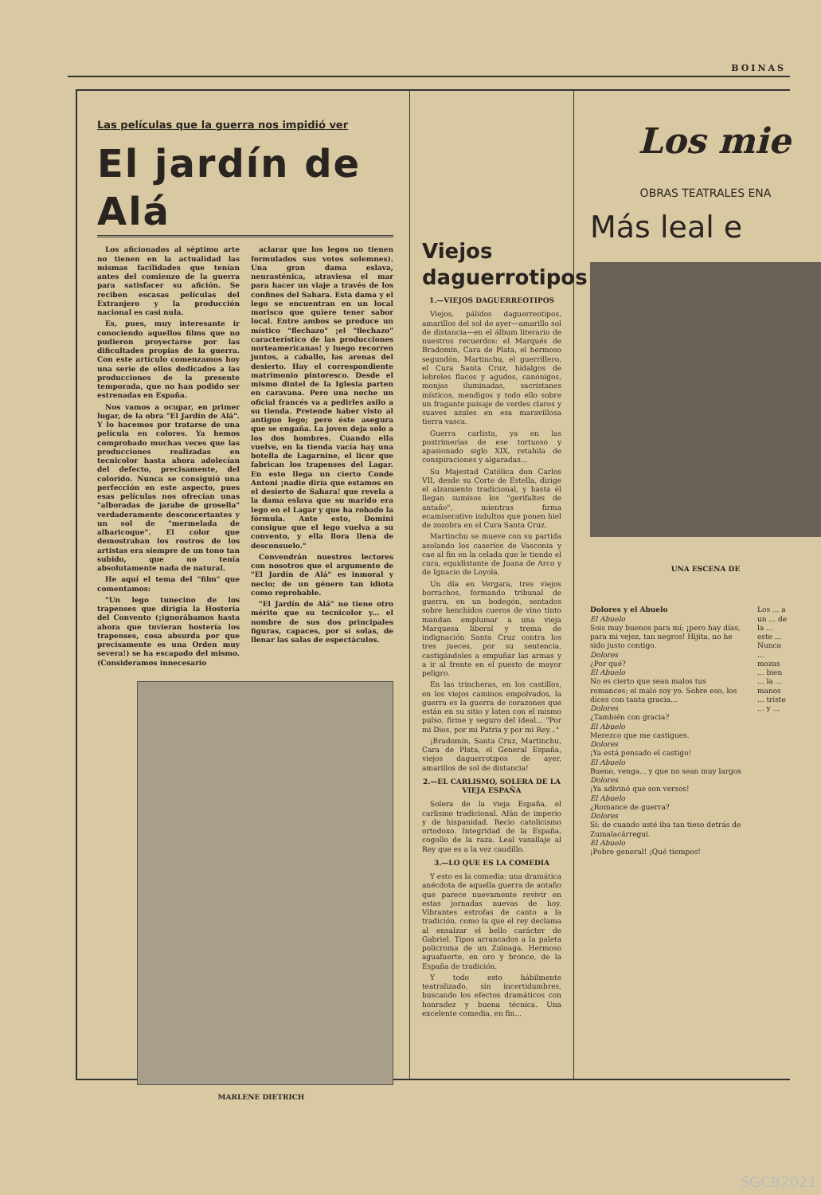BOINAS
Las películas que la guerra nos impidió ver
El jardín de Alá
Los aficionados al séptimo arte no tienen en la actualidad las mismas facilidades que tenían antes del comienzo de la guerra para satisfacer su afición. Se reciben escasas películas del Extranjero y la producción nacional es casi nula.
Es, pues, muy interesante ir conociendo aquellos films que no pudieron proyectarse por las dificultades propias de la guerra. Con este artículo comenzamos hoy una serie de ellos dedicados a las producciones de la presente temporada, que no han podido ser estrenadas en España.
Nos vamos a ocupar, en primer lugar, de la obra "El Jardín de Alá". Y lo hacemos por tratarse de una película en colores. Ya hemos comprobado muchas veces que las producciones realizadas en tecnicolor hasta ahora adolecían del defecto, precisamente, del colorido. Nunca se consiguió una perfección en este aspecto, pues esas películas nos ofrecían unas "alboradas de jarabe de grosella" verdaderamente desconcertantes y un sol de "mermelada de albaricoque". El color que demostraban los rostros de los artistas era siempre de un tono tan subido, que no tenía absolutamente nada de natural.
He aquí el tema del "film" que comentamos:
"Un lego tunecino de los trapenses que dirigía la Hostería del Convento (¡ignorábamos hasta ahora que tuvieran hostería los trapenses, cosa absurda por que precisamente es una Orden muy severa!) se ha escapado del mismo. (Consideramos innecesario
aclarar que los legos no tienen formulados sus votos solemnes). Una gran dama eslava, neurasténica, atraviesa el mar para hacer un viaje a través de los confines del Sahara. Esta dama y el lego se encuentran en un local morisco que quiere tener sabor local. Entre ambos se produce un místico "flechazo" ¡el "flechazo" característico de las producciones norteamericanas! y luego recorren juntos, a caballo, las arenas del desierto. Hay el correspondiente matrimonio pintoresco. Desde el mismo dintel de la Iglesia parten en caravana. Pero una noche un oficial francés va a pedirles asilo a su tienda. Pretende haber visto al antiguo lego; pero éste asegura que se engaña. La joven deja solo a los dos hombres. Cuando ella vuelve, en la tienda vacía hay una botella de Lagarnine, el licor que fabrican los trapenses del Lagar. En esto llega un cierto Conde Antoni ¡nadie diría que estamos en el desierto de Sahara! que revela a la dama eslava que su marido era lego en el Lagar y que ha robado la fórmula. Ante esto, Domini consigue que el lego vuelva a su convento, y ella llora llena de desconsuelo."
Convendrán nuestros lectores con nosotros que el argumento de "El Jardín de Alá" es inmoral y necio; de un género tan idiota como reprobable.
"El Jardín de Alá" no tiene otro mérito que su tecnicolor y... el nombre de sus dos principales figuras, capaces, por sí solas, de llenar las salas de espectáculos.
MARLENE DIETRICH
Viejos daguerrotipos
1.—VIEJOS DAGUERREOTIPOS
Viejos, pálidos daguerreotipos, amarillos del sol de ayer—amarillo sol de distancia—en el álbum literario de nuestros recuerdos: el Marqués de Bradomín, Cara de Plata, el hermoso segundón, Martinchu, el guerrillero, el Cura Santa Cruz, hidalgos de lebreles flacos y agudos, canónigos, monjas iluminadas, sacristanes místicos, mendigos y todo ello sobre un fragante paisaje de verdes claros y suaves azules en esa maravillosa tierra vasca.
Guerra carlista, ya en las postrimerías de ese tortuoso y apasionado siglo XIX, retahila de conspiraciones y algaradas...
Su Majestad Católica don Carlos VII, desde su Corte de Estella, dirige el alzamiento tradicional, y hasta él llegan sumisos los "gerifaltes de antaño", mientras firma ecamiserativo indultos que ponen hiel de zozobra en el Cura Santa Cruz.
Martinchu se mueve con su partida asolando los caseríos de Vasconia y cae al fin en la celada que le tiende el cura, equidistante de Juana de Arco y de Ignacio de Loyola.
Un día en Vergara, tres viejos borrachos, formando tribunal de guerra, en un bodegón, sentados sobre henchidos cueros de vino tinto mandan emplumar a una vieja Marquesa liberal y trema de indignación Santa Cruz contra los tres jueces, por su sentencia, castigándoles a empuñar las armas y a ir al frente en el puesto de mayor peligro.
En las trincheras, en los castillos, en los viejos caminos empolvados, la guerra es la guerra de corazones que están en su sitio y laten con el mismo pulso, firme y seguro del ideal... "Por mi Dios, por mi Patria y por mi Rey..."
¡Bradomín, Santa Cruz, Martinchu, Cara de Plata, el General España, viejos daguerrotipos de ayer, amarillos de sol de distancia!
2.—EL CARLISMO, SOLERA DE LA VIEJA ESPAÑA
Solera de la vieja España, el carlismo tradicional. Afán de imperio y de hispanidad. Recio catolicismo ortodoxo. Integridad de la España, cogollo de la raza. Leal vasallaje al Rey que es a la vez caudillo.
3.—LO QUE ES LA COMEDIA
Y esto es la comedia: una dramática anécdota de aquella guerra de antaño que parece nuevamente revivir en estas jornadas nuevas de hoy. Vibrantes estrofas de canto a la tradición, como la que el rey declama al ensalzar el bello carácter de Gabriel. Tipos arrancados a la paleta policroma de un Zuloaga. Hermoso aguafuerte, en oro y bronce, de la España de tradición.
Y todo esto hábilmente teatralizado, sin incertidumbres, buscando los efectos dramáticos con honradez y buena técnica. Una excelente comedia, en fin...
Los mie
OBRAS TEATRALES ENA
Más leal e
UNA ESCENA DE
Dolores y el Abuelo
El Abuelo
Sois muy buenos para mí; ¡pero hay días, para mi vejez, tan negros! Hijita, no he sido justo contigo.
Dolores
¿Por qué?
El Abuelo
No es cierto que sean malos tus romances; el malo soy yo. Sobre eso, los dices con tanta gracia...
Dolores
¿También con gracia?
El Abuelo
Merezco que me castigues.
Dolores
¡Ya está pensado el castigo!
El Abuelo
Bueno, venga... y que no sean muy largos
Dolores
¡Ya adivinó que son versos!
El Abuelo
¿Romance de guerra?
Dolores
Sí: de cuando usté iba tan tieso detrás de Zumalacárregui.
El Abuelo
¡Pobre general! ¡Qué tiempos!
Los ... a un ... de la ... este ... Nunca ... mozas ... bien ... la ... manos ... triste ... y ...
SGCB2021